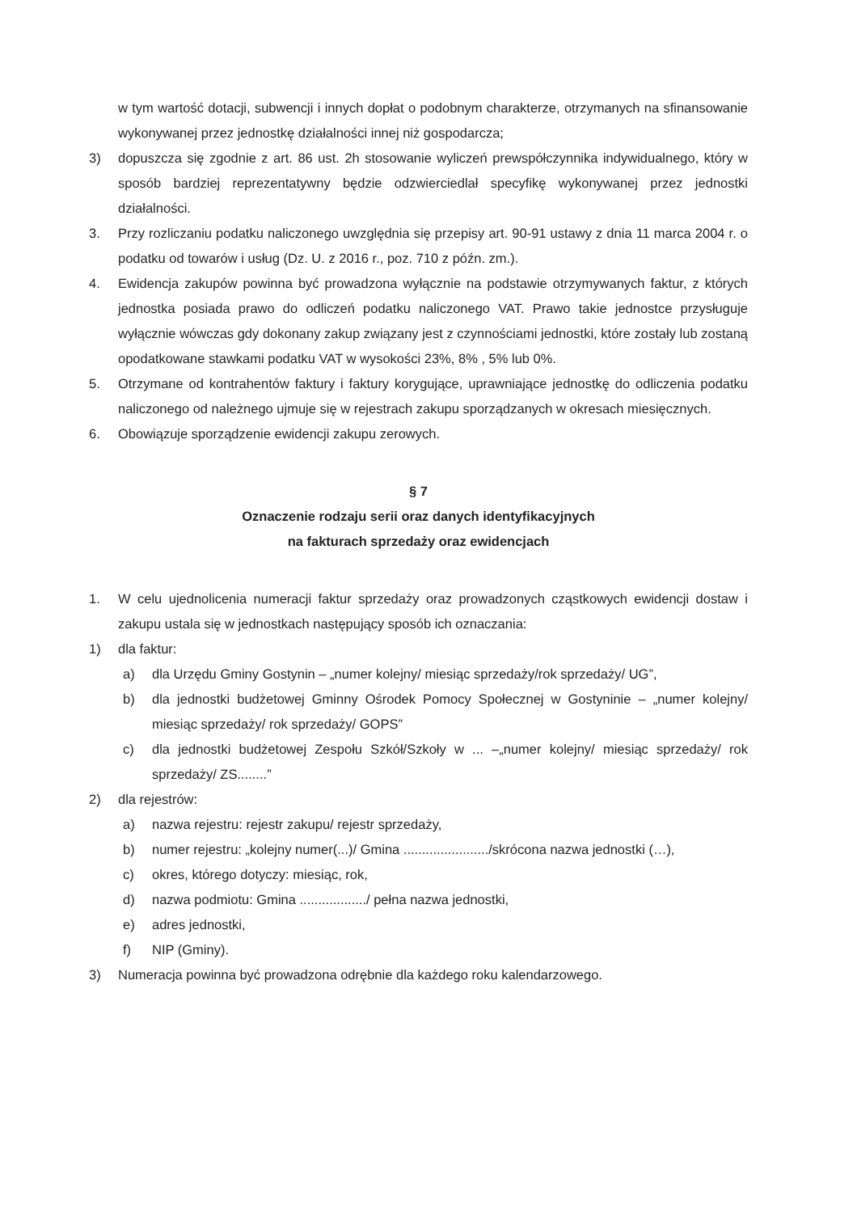w tym wartość dotacji, subwencji i innych dopłat o podobnym charakterze, otrzymanych na sfinansowanie wykonywanej przez jednostkę działalności innej niż gospodarcza;
3) dopuszcza się zgodnie z art. 86 ust. 2h stosowanie wyliczeń prewspółczynnika indywidualnego, który w sposób bardziej reprezentatywny będzie odzwierciedlał specyfikę wykonywanej przez jednostki działalności.
3. Przy rozliczaniu podatku naliczonego uwzględnia się przepisy art. 90-91 ustawy z dnia 11 marca 2004 r. o podatku od towarów i usług (Dz. U. z 2016 r., poz. 710 z późn. zm.).
4. Ewidencja zakupów powinna być prowadzona wyłącznie na podstawie otrzymywanych faktur, z których jednostka posiada prawo do odliczeń podatku naliczonego VAT. Prawo takie jednostce przysługuje wyłącznie wówczas gdy dokonany zakup związany jest z czynnościami jednostki, które zostały lub zostaną opodatkowane stawkami podatku VAT w wysokości 23%, 8% , 5% lub 0%.
5. Otrzymane od kontrahentów faktury i faktury korygujące, uprawniające jednostkę do odliczenia podatku naliczonego od należnego ujmuje się w rejestrach zakupu sporządzanych w okresach miesięcznych.
6. Obowiązuje sporządzenie ewidencji zakupu zerowych.
§ 7
Oznaczenie rodzaju serii oraz danych identyfikacyjnych
na fakturach sprzedaży oraz ewidencjach
1. W celu ujednolicenia numeracji faktur sprzedaży oraz prowadzonych cząstkowych ewidencji dostaw i zakupu ustala się w jednostkach następujący sposób ich oznaczania:
1) dla faktur:
a) dla Urzędu Gminy Gostynin – „numer kolejny/ miesiąc sprzedaży/rok sprzedaży/ UG”,
b) dla jednostki budżetowej Gminny Ośrodek Pomocy Społecznej w Gostyninie – „numer kolejny/ miesiąc sprzedaży/ rok sprzedaży/ GOPS”
c) dla jednostki budżetowej Zespołu Szkół/Szkoły w ... –„numer kolejny/ miesiąc sprzedaży/ rok sprzedaży/ ZS........”
2) dla rejestrów:
a) nazwa rejestru: rejestr zakupu/ rejestr sprzedaży,
b) numer rejestru: „kolejny numer(...)/ Gmina ......................./skrócona nazwa jednostki (…),
c) okres, którego dotyczy: miesiąc, rok,
d) nazwa podmiotu: Gmina ................../ pełna nazwa jednostki,
e) adres jednostki,
f) NIP (Gminy).
3) Numeracja powinna być prowadzona odrębnie dla każdego roku kalendarzowego.